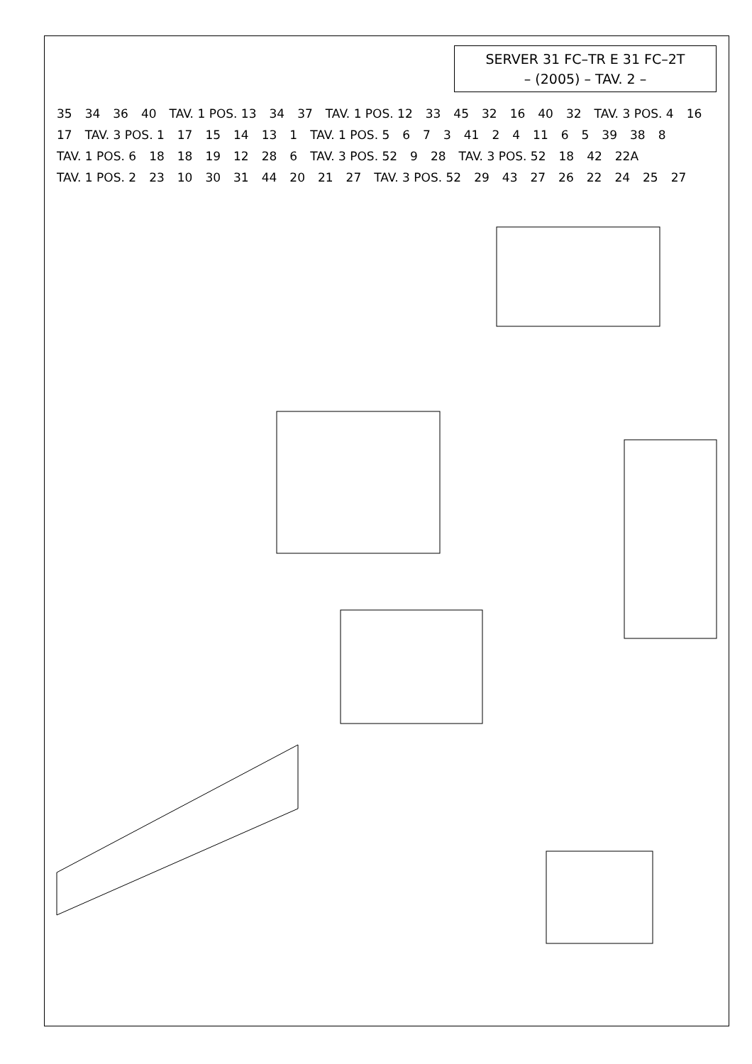SERVER 31 FC–TR E 31 FC–2T
– (2005) – TAV. 2 –
35 34 36 40 TAV. 1 POS. 13 34 37 TAV. 1 POS. 12 33 45 32 16 40 32 TAV. 3 POS. 4 16 17 TAV. 3 POS. 1 17 15 14 13 1 TAV. 1 POS. 5 6 7 3 41 2 4 11 6 5 39 38 8 TAV. 1 POS. 6 18 18 19 12 28 6 TAV. 3 POS. 52 9 28 TAV. 3 POS. 52 18 42 22A TAV. 1 POS. 2 23 10 30 31 44 20 21 27 TAV. 3 POS. 52 29 43 27 26 22 24 25 27